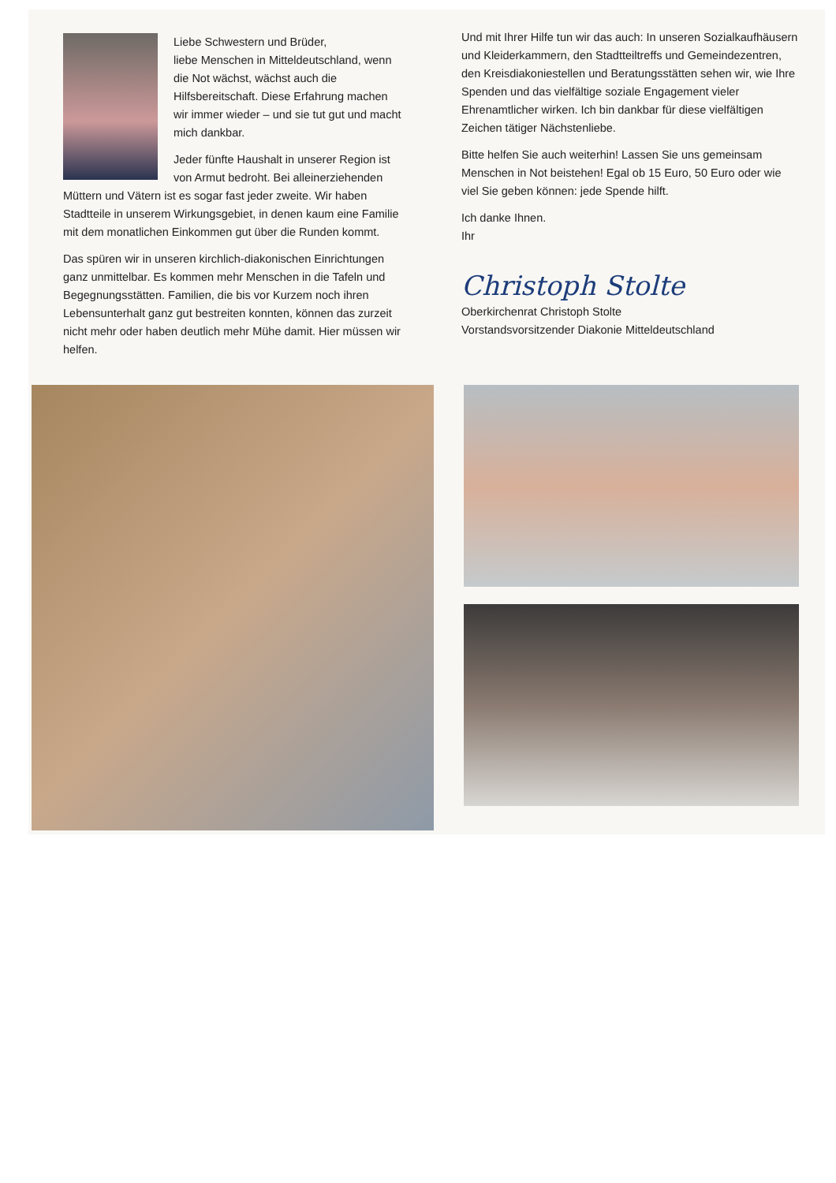Liebe Schwestern und Brüder,
liebe Menschen in Mitteldeutschland, wenn die Not wächst, wächst auch die Hilfsbereitschaft. Diese Erfahrung machen wir immer wieder – und sie tut gut und macht mich dankbar.
Jeder fünfte Haushalt in unserer Region ist von Armut bedroht. Bei alleinerziehenden Müttern und Vätern ist es sogar fast jeder zweite. Wir haben Stadtteile in unserem Wirkungsgebiet, in denen kaum eine Familie mit dem monatlichen Einkommen gut über die Runden kommt.
Das spüren wir in unseren kirchlich-diakonischen Einrichtungen ganz unmittelbar. Es kommen mehr Menschen in die Tafeln und Begegnungsstätten. Familien, die bis vor Kurzem noch ihren Lebensunterhalt ganz gut bestreiten konnten, können das zurzeit nicht mehr oder haben deutlich mehr Mühe damit. Hier müssen wir helfen.
Und mit Ihrer Hilfe tun wir das auch: In unseren Sozialkaufhäusern und Kleiderkammern, den Stadtteiltreffs und Gemeindezentren, den Kreisdiakoniestellen und Beratungsstätten sehen wir, wie Ihre Spenden und das vielfältige soziale Engagement vieler Ehrenamtlicher wirken. Ich bin dankbar für diese vielfältigen Zeichen tätiger Nächstenliebe.
Bitte helfen Sie auch weiterhin! Lassen Sie uns gemeinsam Menschen in Not beistehen! Egal ob 15 Euro, 50 Euro oder wie viel Sie geben können: jede Spende hilft.
Ich danke Ihnen.
Ihr
Christoph Stolte
Oberkirchenrat Christoph Stolte
Vorstandsvorsitzender Diakonie Mitteldeutschland